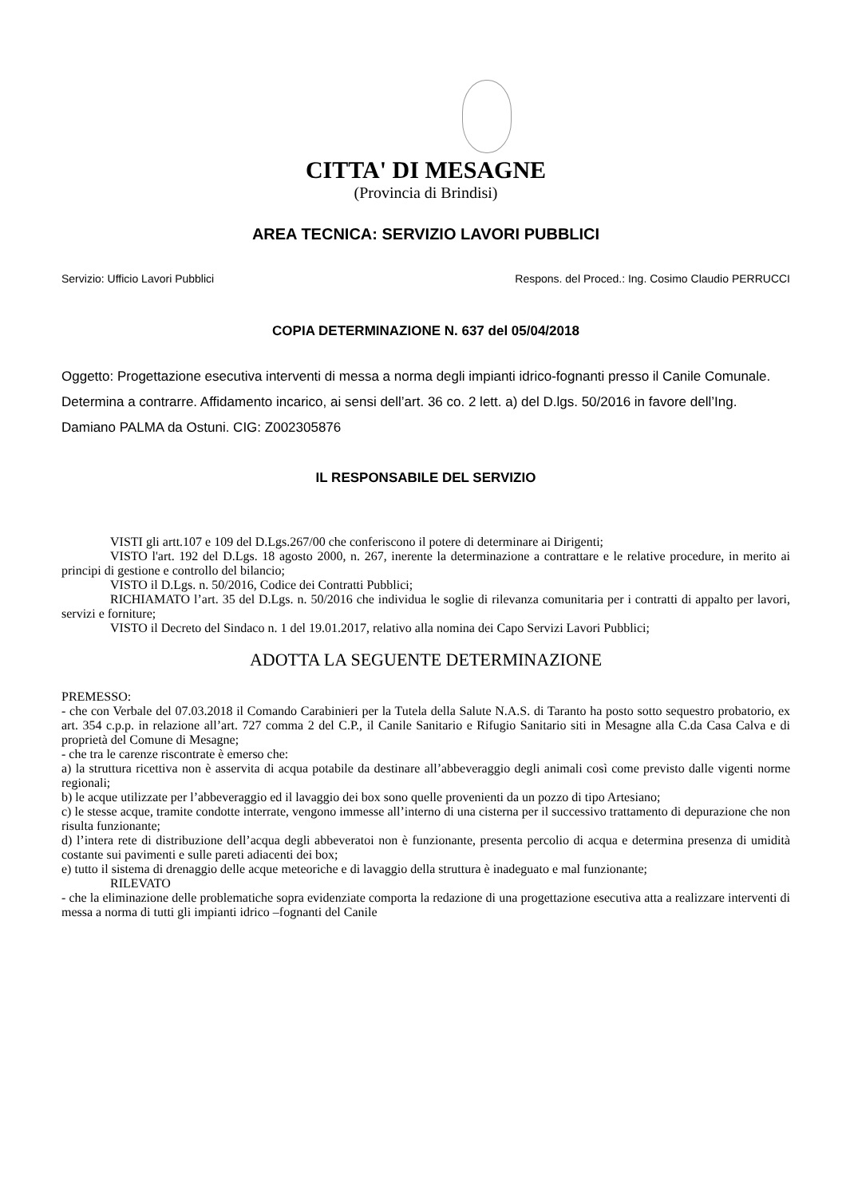CITTA' DI MESAGNE
(Provincia di Brindisi)
AREA TECNICA: SERVIZIO LAVORI PUBBLICI
Servizio: Ufficio Lavori Pubblici Respons. del Proced.: Ing. Cosimo Claudio PERRUCCI
COPIA DETERMINAZIONE N. 637 del 05/04/2018
Oggetto: Progettazione esecutiva interventi di messa a norma degli impianti idrico-fognanti presso il Canile Comunale. Determina a contrarre. Affidamento incarico, ai sensi dell’art. 36 co. 2 lett. a) del D.lgs. 50/2016 in favore dell’Ing. Damiano PALMA da Ostuni. CIG: Z002305876
IL RESPONSABILE DEL SERVIZIO
VISTI gli artt.107 e 109 del D.Lgs.267/00 che conferiscono il potere di determinare ai Dirigenti;
VISTO l'art. 192 del D.Lgs. 18 agosto 2000, n. 267, inerente la determinazione a contrattare e le relative procedure, in merito ai principi di gestione e controllo del bilancio;
VISTO il D.Lgs. n. 50/2016, Codice dei Contratti Pubblici;
RICHIAMATO l’art. 35 del D.Lgs. n. 50/2016 che individua le soglie di rilevanza comunitaria per i contratti di appalto per lavori, servizi e forniture;
VISTO il Decreto del Sindaco n. 1 del 19.01.2017, relativo alla nomina dei Capo Servizi Lavori Pubblici;
ADOTTA LA SEGUENTE DETERMINAZIONE
PREMESSO:
- che con Verbale del 07.03.2018 il Comando Carabinieri per la Tutela della Salute N.A.S. di Taranto ha posto sotto sequestro probatorio, ex art. 354 c.p.p. in relazione all’art. 727 comma 2 del C.P., il Canile Sanitario e Rifugio Sanitario siti in Mesagne alla C.da Casa Calva e di proprietà del Comune di Mesagne;
- che tra le carenze riscontrate è emerso che:
a) la struttura ricettiva non è asservita di acqua potabile da destinare all’abbeveraggio degli animali così come previsto dalle vigenti norme regionali;
b) le acque utilizzate per l’abbeveraggio ed il lavaggio dei box sono quelle provenienti da un pozzo di tipo Artesiano;
c) le stesse acque, tramite condotte interrate, vengono immesse all’interno di una cisterna per il successivo trattamento di depurazione che non risulta funzionante;
d) l’intera rete di distribuzione dell’acqua degli abbeveratoi non è funzionante, presenta percolio di acqua e determina presenza di umidità costante sui pavimenti e sulle pareti adiacenti dei box;
e) tutto il sistema di drenaggio delle acque meteoriche e di lavaggio della struttura è inadeguato e mal funzionante;
RILEVATO
- che la eliminazione delle problematiche sopra evidenziate comporta la redazione di una progettazione esecutiva atta a realizzare interventi di messa a norma di tutti gli impianti idrico –fognanti del Canile